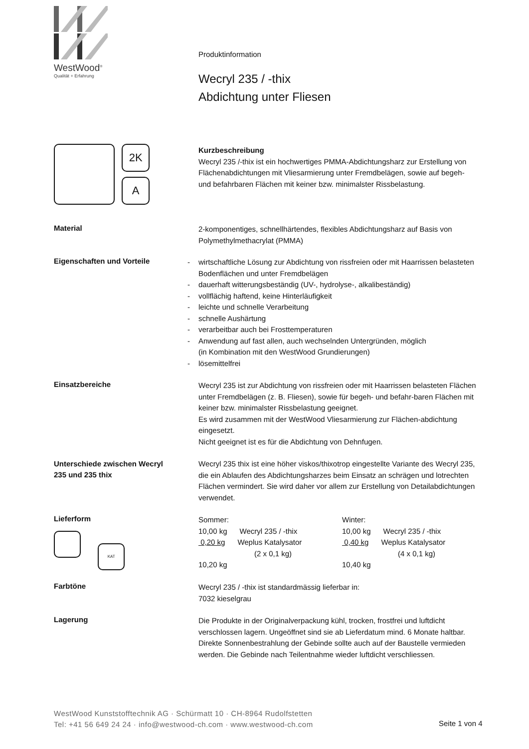WestWood<sup>®</sup>
Qualität + Erfahrung
Produktinformation
Wecryl 235 / -thix
Abdichtung unter Fliesen
2K
A
Kurzbeschreibung
Wecryl 235 /-thix ist ein hochwertiges PMMA-Abdichtungsharz zur Erstellung von Flächenabdichtungen mit Vliesarmierung unter Fremdbelägen, sowie auf begeh- und befahrbaren Flächen mit keiner bzw. minimalster Rissbelastung.
Material
2-komponentiges, schnellhärtendes, flexibles Abdichtungsharz auf Basis von Polymethylmethacrylat (PMMA)
Eigenschaften und Vorteile
- wirtschaftliche Lösung zur Abdichtung von rissfreien oder mit Haarrissen belasteten Bodenflächen und unter Fremdbelägen
- dauerhaft witterungsbeständig (UV-, hydrolyse-, alkalibeständig)
- vollflächig haftend, keine Hinterläufigkeit
- leichte und schnelle Verarbeitung
- schnelle Aushärtung
- verarbeitbar auch bei Frosttemperaturen
- Anwendung auf fast allen, auch wechselnden Untergründen, möglich
(in Kombination mit den WestWood Grundierungen)
- lösemittelfrei
Einsatzbereiche
Wecryl 235 ist zur Abdichtung von rissfreien oder mit Haarrissen belasteten Flächen unter Fremdbelägen (z. B. Fliesen), sowie für begeh- und befahr-baren Flächen mit keiner bzw. minimalster Rissbelastung geeignet.
Es wird zusammen mit der WestWood Vliesarmierung zur Flächen-abdichtung eingesetzt.
Nicht geeignet ist es für die Abdichtung von Dehnfugen.
Unterschiede zwischen Wecryl
235 und 235 thix
Wecryl 235 thix ist eine höher viskos/thixotrop eingestellte Variante des Wecryl 235, die ein Ablaufen des Abdichtungsharzes beim Einsatz an schrägen und lotrechten Flächen vermindert. Sie wird daher vor allem zur Erstellung von Detailabdichtungen verwendet.
Lieferform
KAT
Sommer:
10,00 kg Wecryl 235 / -thix
0,20 kg Weplus Katalysator
(2 x 0,1 kg)
10,20 kg
Winter:
10,00 kg Wecryl 235 / -thix
0,40 kg Weplus Katalysator
(4 x 0,1 kg)
10,40 kg
Farbtöne
Wecryl 235 / -thix ist standardmässig lieferbar in:
7032 kieselgrau
Lagerung
Die Produkte in der Originalverpackung kühl, trocken, frostfrei und luftdicht verschlossen lagern. Ungeöffnet sind sie ab Lieferdatum mind. 6 Monate haltbar. Direkte Sonnenbestrahlung der Gebinde sollte auch auf der Baustelle vermieden werden. Die Gebinde nach Teilentnahme wieder luftdicht verschliessen.
WestWood Kunststofftechnik AG · Schürmatt 10 · CH-8964 Rudolfstetten
Tel: +41 56 649 24 24 · info@westwood-ch.com · www.westwood-ch.com
Seite 1 von 4